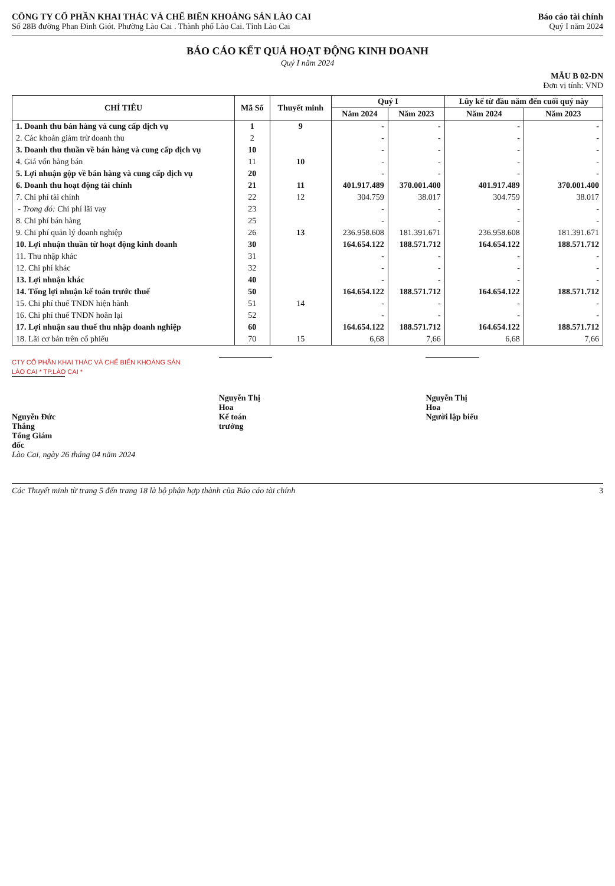CÔNG TY CỔ PHẦN KHAI THÁC VÀ CHẾ BIẾN KHOÁNG SẢN LÀO CAI
Số 28B đường Phan Đình Giót. Phường Lào Cai . Thành phố Lào Cai. Tỉnh Lào Cai
Báo cáo tài chính
Quý I năm 2024
BÁO CÁO KẾT QUẢ HOẠT ĐỘNG KINH DOANH
Quý I năm 2024
MẪU B 02-DN
Đơn vị tính: VND
| CHỈ TIÊU | Mã Số | Thuyết minh | Quý I | | Lũy kế từ đầu năm đến cuối quý này | |
| --- | --- | --- | --- | --- | --- | --- |
| | | | Năm 2024 | Năm 2023 | Năm 2024 | Năm 2023 |
| 1. Doanh thu bán hàng và cung cấp dịch vụ | 1 | 9 | - | - | - | - |
| 2. Các khoản giảm trừ doanh thu | 2 | | - | - | - | - |
| 3. Doanh thu thuần về bán hàng và cung cấp dịch vụ | 10 | | - | - | - | - |
| 4. Giá vốn hàng bán | 11 | 10 | - | - | - | - |
| 5. Lợi nhuận gộp về bán hàng và cung cấp dịch vụ | 20 | | - | - | - | - |
| 6. Doanh thu hoạt động tài chính | 21 | 11 | 401.917.489 | 370.001.400 | 401.917.489 | 370.001.400 |
| 7. Chi phí tài chính | 22 | 12 | 304.759 | 38.017 | 304.759 | 38.017 |
| - Trong đó: Chi phí lãi vay | 23 | | - | - | - | - |
| 8. Chi phí bán hàng | 25 | | - | - | - | - |
| 9. Chi phí quản lý doanh nghiệp | 26 | 13 | 236.958.608 | 181.391.671 | 236.958.608 | 181.391.671 |
| 10. Lợi nhuận thuần từ hoạt động kinh doanh | 30 | | 164.654.122 | 188.571.712 | 164.654.122 | 188.571.712 |
| 11. Thu nhập khác | 31 | | - | - | - | - |
| 12. Chi phí khác | 32 | | - | - | - | - |
| 13. Lợi nhuận khác | 40 | | - | - | - | - |
| 14. Tổng lợi nhuận kế toán trước thuế | 50 | | 164.654.122 | 188.571.712 | 164.654.122 | 188.571.712 |
| 15. Chi phí thuế TNDN hiện hành | 51 | 14 | - | - | - | - |
| 16. Chi phí thuế TNDN hoãn lại | 52 | | - | - | - | - |
| 17. Lợi nhuận sau thuế thu nhập doanh nghiệp | 60 | | 164.654.122 | 188.571.712 | 164.654.122 | 188.571.712 |
| 18. Lãi cơ bản trên cổ phiếu | 70 | 15 | 6,68 | 7,66 | 6,68 | 7,66 |
CTY CỔ PHẦN KHAI THÁC VÀ CHẾ BIẾN KHOÁNG SẢN LÀO CAI * TP.LÀO CAI *
Nguyễn Đức Thắng
Tổng Giám đốc
Lào Cai, ngày 26 tháng 04 năm 2024
Nguyễn Thị Hoa
Kế toán trưởng
Nguyễn Thị Hoa
Người lập biểu
Các Thuyết minh từ trang 5 đến trang 18 là bộ phận hợp thành của Báo cáo tài chính 3